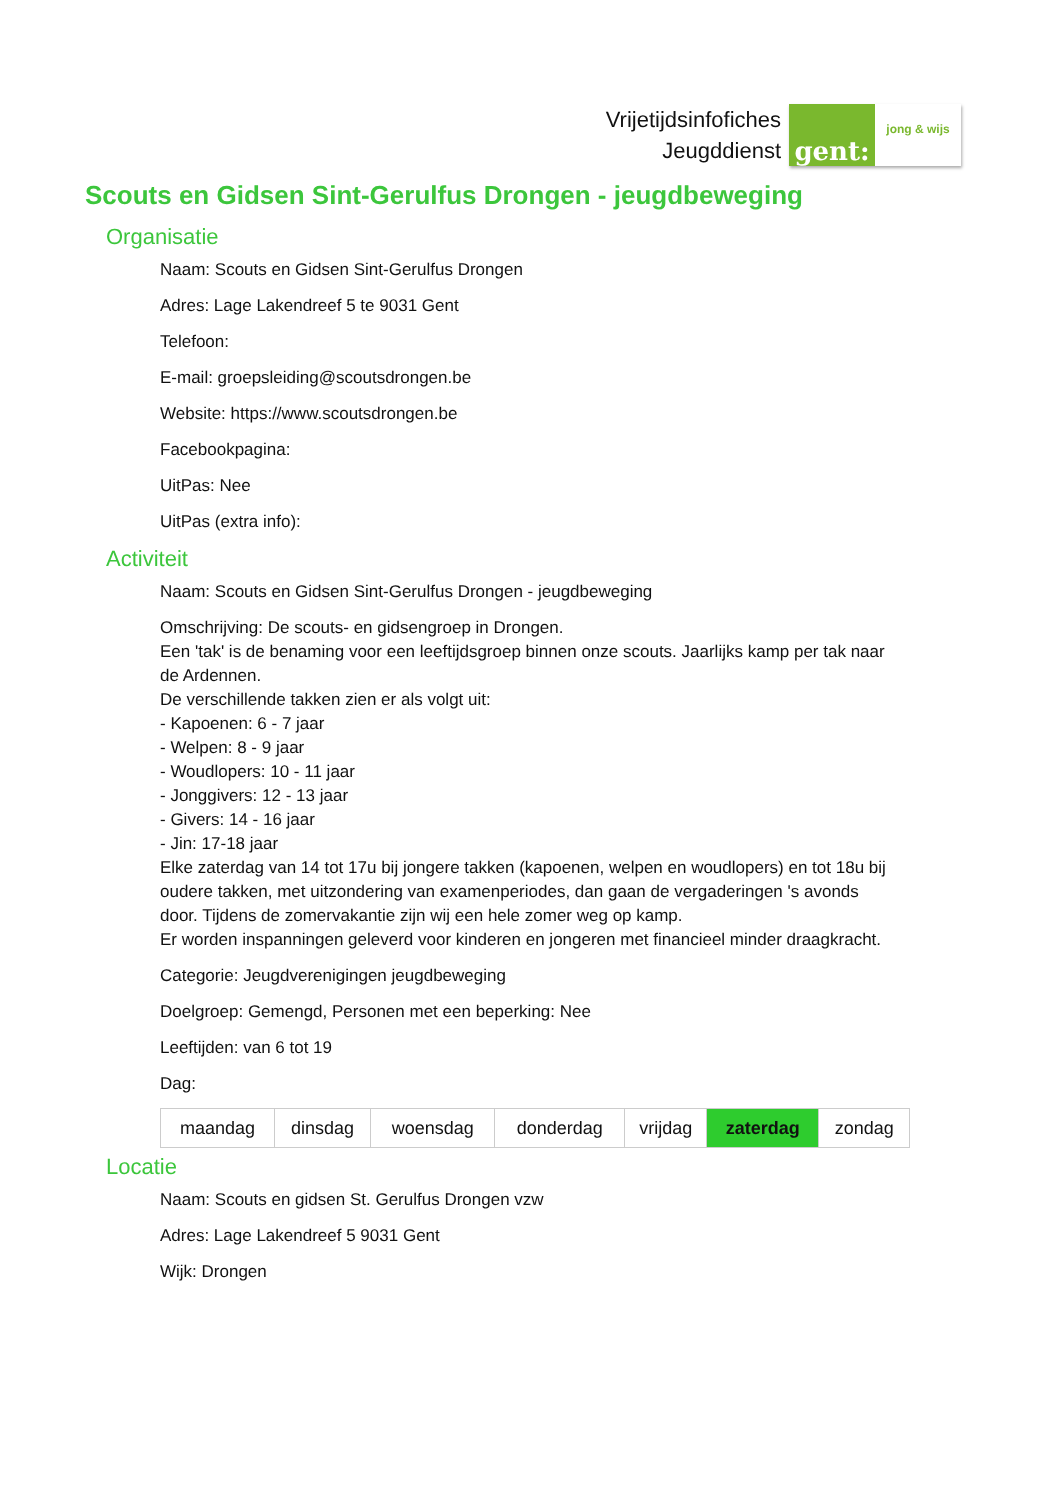Vrijetijdsinfofiches
Jeugddienst
gent:
jong & wijs
Scouts en Gidsen Sint-Gerulfus Drongen - jeugdbeweging
Organisatie
Naam: Scouts en Gidsen Sint-Gerulfus Drongen
Adres: Lage Lakendreef 5 te 9031 Gent
Telefoon:
E-mail: groepsleiding@scoutsdrongen.be
Website: https://www.scoutsdrongen.be
Facebookpagina:
UitPas: Nee
UitPas (extra info):
Activiteit
Naam: Scouts en Gidsen Sint-Gerulfus Drongen - jeugdbeweging
Omschrijving: De scouts- en gidsengroep in Drongen.
Een 'tak' is de benaming voor een leeftijdsgroep binnen onze scouts. Jaarlijks kamp per tak naar de Ardennen.
De verschillende takken zien er als volgt uit:
- Kapoenen: 6 - 7 jaar
- Welpen: 8 - 9 jaar
- Woudlopers: 10 - 11 jaar
- Jonggivers: 12 - 13 jaar
- Givers: 14 - 16 jaar
- Jin: 17-18 jaar
Elke zaterdag van 14 tot 17u bij jongere takken (kapoenen, welpen en woudlopers) en tot 18u bij oudere takken, met uitzondering van examenperiodes, dan gaan de vergaderingen 's avonds door. Tijdens de zomervakantie zijn wij een hele zomer weg op kamp.
Er worden inspanningen geleverd voor kinderen en jongeren met financieel minder draagkracht.
Categorie: Jeugdverenigingen jeugdbeweging
Doelgroep: Gemengd, Personen met een beperking: Nee
Leeftijden: van 6 tot 19
Dag:
| maandag | dinsdag | woensdag | donderdag | vrijdag | zaterdag | zondag |
Locatie
Naam: Scouts en gidsen St. Gerulfus Drongen vzw
Adres: Lage Lakendreef 5 9031 Gent
Wijk: Drongen